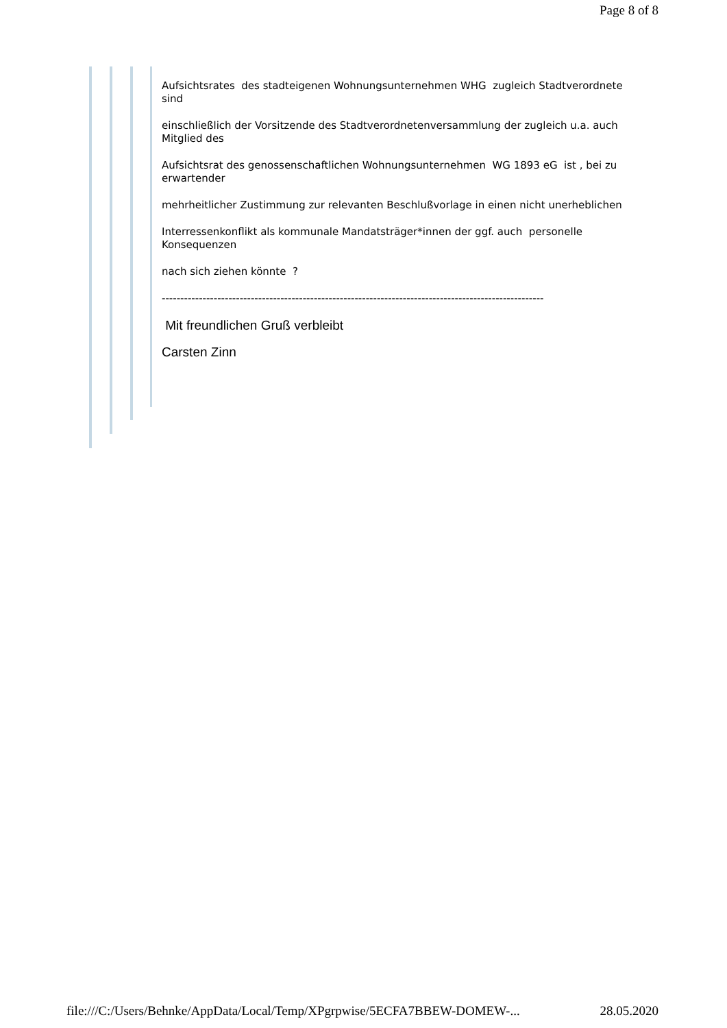Page 8 of 8
Aufsichtsrates des stadteigenen Wohnungsunternehmen WHG zugleich Stadtverordnete sind
einschließlich der Vorsitzende des Stadtverordnetenversammlung der zugleich u.a. auch Mitglied des
Aufsichtsrat des genossenschaftlichen Wohnungsunternehmen WG 1893 eG ist , bei zu erwartender
mehrheitlicher Zustimmung zur relevanten Beschlußvorlage in einen nicht unerheblichen
Interressenkonflikt als kommunale Mandatsträger*innen der ggf. auch personelle Konsequenzen
nach sich ziehen könnte ?
-------------------------------------------------------------------------------------------------------
Mit freundlichen Gruß verbleibt
Carsten Zinn
file:///C:/Users/Behnke/AppData/Local/Temp/XPgrpwise/5ECFA7BBEW-DOMEW-... 28.05.2020